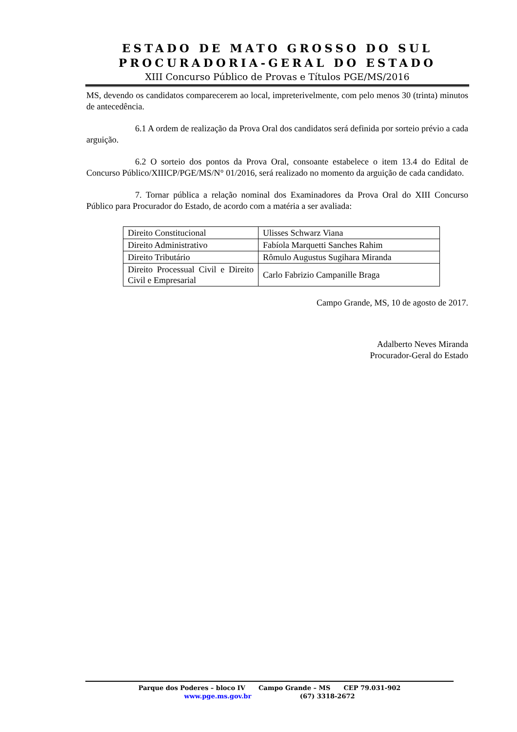ESTADO DE MATO GROSSO DO SUL
PROCURADORIA-GERAL DO ESTADO
XIII Concurso Público de Provas e Títulos PGE/MS/2016
MS, devendo os candidatos comparecerem ao local, impreterivelmente, com pelo menos 30 (trinta) minutos de antecedência.
6.1 A ordem de realização da Prova Oral dos candidatos será definida por sorteio prévio a cada arguição.
6.2 O sorteio dos pontos da Prova Oral, consoante estabelece o item 13.4 do Edital de Concurso Público/XIIICP/PGE/MS/N° 01/2016, será realizado no momento da arguição de cada candidato.
7. Tornar pública a relação nominal dos Examinadores da Prova Oral do XIII Concurso Público para Procurador do Estado, de acordo com a matéria a ser avaliada:
| Direito Constitucional | Ulisses Schwarz Viana |
| Direito Administrativo | Fabíola Marquetti Sanches Rahim |
| Direito Tributário | Rômulo Augustus Sugihara Miranda |
| Direito Processual Civil e Direito Civil e Empresarial | Carlo Fabrizio Campanille Braga |
Campo Grande, MS, 10 de agosto de 2017.
Adalberto Neves Miranda
Procurador-Geral do Estado
Parque dos Poderes – bloco IV Campo Grande – MS CEP 79.031-902
www.pge.ms.gov.br (67) 3318-2672